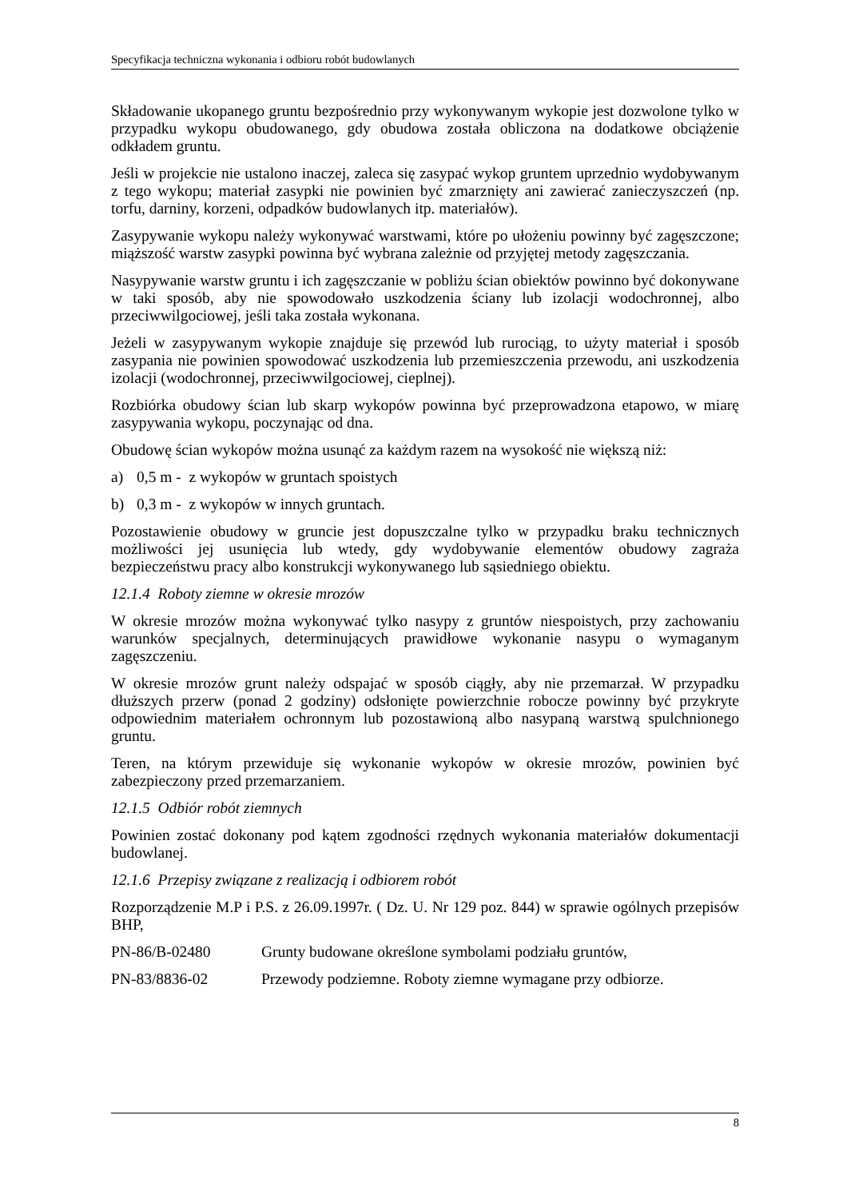Specyfikacja techniczna wykonania i odbioru robót budowlanych
Składowanie ukopanego gruntu bezpośrednio przy wykonywanym wykopie jest dozwolone tylko w przypadku wykopu obudowanego, gdy obudowa została obliczona na dodatkowe obciążenie odkładem gruntu.
Jeśli w projekcie nie ustalono inaczej, zaleca się zasypać wykop gruntem uprzednio wydobywanym z tego wykopu; materiał zasypki nie powinien być zmarznięty ani zawierać zanieczyszczeń (np. torfu, darniny, korzeni, odpadków budowlanych itp. materiałów).
Zasypywanie wykopu należy wykonywać warstwami, które po ułożeniu powinny być zagęszczone; miąższość warstw zasypki powinna być wybrana zależnie od przyjętej metody zagęszczania.
Nasypywanie warstw gruntu i ich zagęszczanie w pobliżu ścian obiektów powinno być dokonywane w taki sposób, aby nie spowodowało uszkodzenia ściany lub izolacji wodochronnej, albo przeciwwilgociowej, jeśli taka została wykonana.
Jeżeli w zasypywanym wykopie znajduje się przewód lub rurociąg, to użyty materiał i sposób zasypania nie powinien spowodować uszkodzenia lub przemieszczenia przewodu, ani uszkodzenia izolacji (wodochronnej, przeciwwilgociowej, cieplnej).
Rozbiórka obudowy ścian lub skarp wykopów powinna być przeprowadzona etapowo, w miarę zasypywania wykopu, poczynając od dna.
Obudowę ścian wykopów można usunąć za każdym razem na wysokość nie większą niż:
a) 0,5 m - z wykopów w gruntach spoistych
b) 0,3 m - z wykopów w innych gruntach.
Pozostawienie obudowy w gruncie jest dopuszczalne tylko w przypadku braku technicznych możliwości jej usunięcia lub wtedy, gdy wydobywanie elementów obudowy zagraża bezpieczeństwu pracy albo konstrukcji wykonywanego lub sąsiedniego obiektu.
12.1.4 Roboty ziemne w okresie mrozów
W okresie mrozów można wykonywać tylko nasypy z gruntów niespoistych, przy zachowaniu warunków specjalnych, determinujących prawidłowe wykonanie nasypu o wymaganym zagęszczeniu.
W okresie mrozów grunt należy odspajać w sposób ciągły, aby nie przemarzał. W przypadku dłuższych przerw (ponad 2 godziny) odsłonięte powierzchnie robocze powinny być przykryte odpowiednim materiałem ochronnym lub pozostawioną albo nasypaną warstwą spulchnionego gruntu.
Teren, na którym przewiduje się wykonanie wykopów w okresie mrozów, powinien być zabezpieczony przed przemarzaniem.
12.1.5 Odbiór robót ziemnych
Powinien zostać dokonany pod kątem zgodności rzędnych wykonania materiałów dokumentacji budowlanej.
12.1.6 Przepisy związane z realizacją i odbiorem robót
Rozporządzenie M.P i P.S. z 26.09.1997r. ( Dz. U. Nr 129 poz. 844) w sprawie ogólnych przepisów BHP,
PN-86/B-02480 Grunty budowane określone symbolami podziału gruntów,
PN-83/8836-02 Przewody podziemne. Roboty ziemne wymagane przy odbiorze.
8